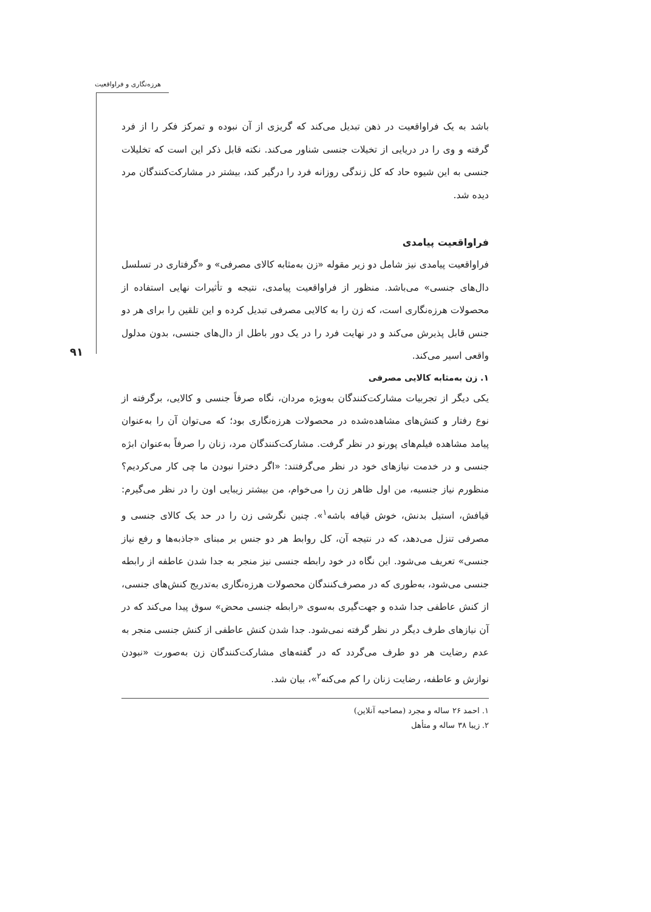هرزه‌نگاری و فراواقعیت
۹۱
باشد به یک فراواقعیت در ذهن تبدیل می‌کند که گریزی از آن نبوده و تمرکز فکر را از فرد گرفته و وی را در دریایی از تخیلات جنسی شناور می‌کند. نکته قابل ذکر این است که تخلیلات جنسی به این شیوه حاد که کل زندگی روزانه فرد را درگیر کند، بیشتر در مشارکت‌کنندگان مرد دیده شد.
فراواقعیت پیامدی
فراواقعیت پیامدی نیز شامل دو زیر مقوله «زن به‌مثابه کالای مصرفی» و «گرفتاری در تسلسل دال‌های جنسی» می‌باشد. منظور از فراواقعیت پیامدی، نتیجه و تأثیرات نهایی استفاده از محصولات هرزه‌نگاری است، که زن را به کالایی مصرفی تبدیل کرده و این تلقین را برای هر دو جنس قابل پذیرش می‌کند و در نهایت فرد را در یک دور باطل از دال‌های جنسی، بدون مدلول واقعی اسیر می‌کند.
۱. زن به‌مثابه کالایی مصرفی
یکی دیگر از تجربیات مشارکت‌کنندگان به‌ویژه مردان، نگاه صرفاً جنسی و کالایی، برگرفته از نوع رفتار و کنش‌های مشاهده‌شده در محصولات هرزه‌نگاری بود؛ که می‌توان آن را به‌عنوان پیامد مشاهده فیلم‌های پورنو در نظر گرفت. مشارکت‌کنندگان مرد، زنان را صرفاً به‌عنوان ابژه جنسی و در خدمت نیازهای خود در نظر می‌گرفتند: «اگر دخترا نبودن ما چی کار می‌کردیم؟ منظورم نیاز جنسیه، من اول ظاهر زن را می‌خوام، من بیشتر زیبایی اون را در نظر می‌گیرم: قیافش، استیل بدنش، خوش قیافه باشه<sup>۱</sup>». چنین نگرشی زن را در حد یک کالای جنسی و مصرفی تنزل می‌دهد، که در نتیجه آن، کل روابط هر دو جنس بر مبنای «جاذبه‌ها و رفع نیاز جنسی» تعریف می‌شود. این نگاه در خود رابطه جنسی نیز منجر به جدا شدن عاطفه از رابطه جنسی می‌شود، به‌طوری که در مصرف‌کنندگان محصولات هرزه‌نگاری به‌تدریج کنش‌های جنسی، از کنش عاطفی جدا شده و جهت‌گیری به‌سوی «رابطه جنسی محض» سوق پیدا می‌کند که در آن نیازهای طرف دیگر در نظر گرفته نمی‌شود. جدا شدن کنش عاطفی از کنش جنسی منجر به عدم رضایت هر دو طرف می‌گردد که در گفته‌های مشارکت‌کنندگان زن به‌صورت «نبودن نوازش و عاطفه، رضایت زنان را کم می‌کنه<sup>۲</sup>»، بیان شد.
۱. احمد ۲۶ ساله و مجرد (مصاحبه آنلاین)
۲. زیبا ۳۸ ساله و متأهل